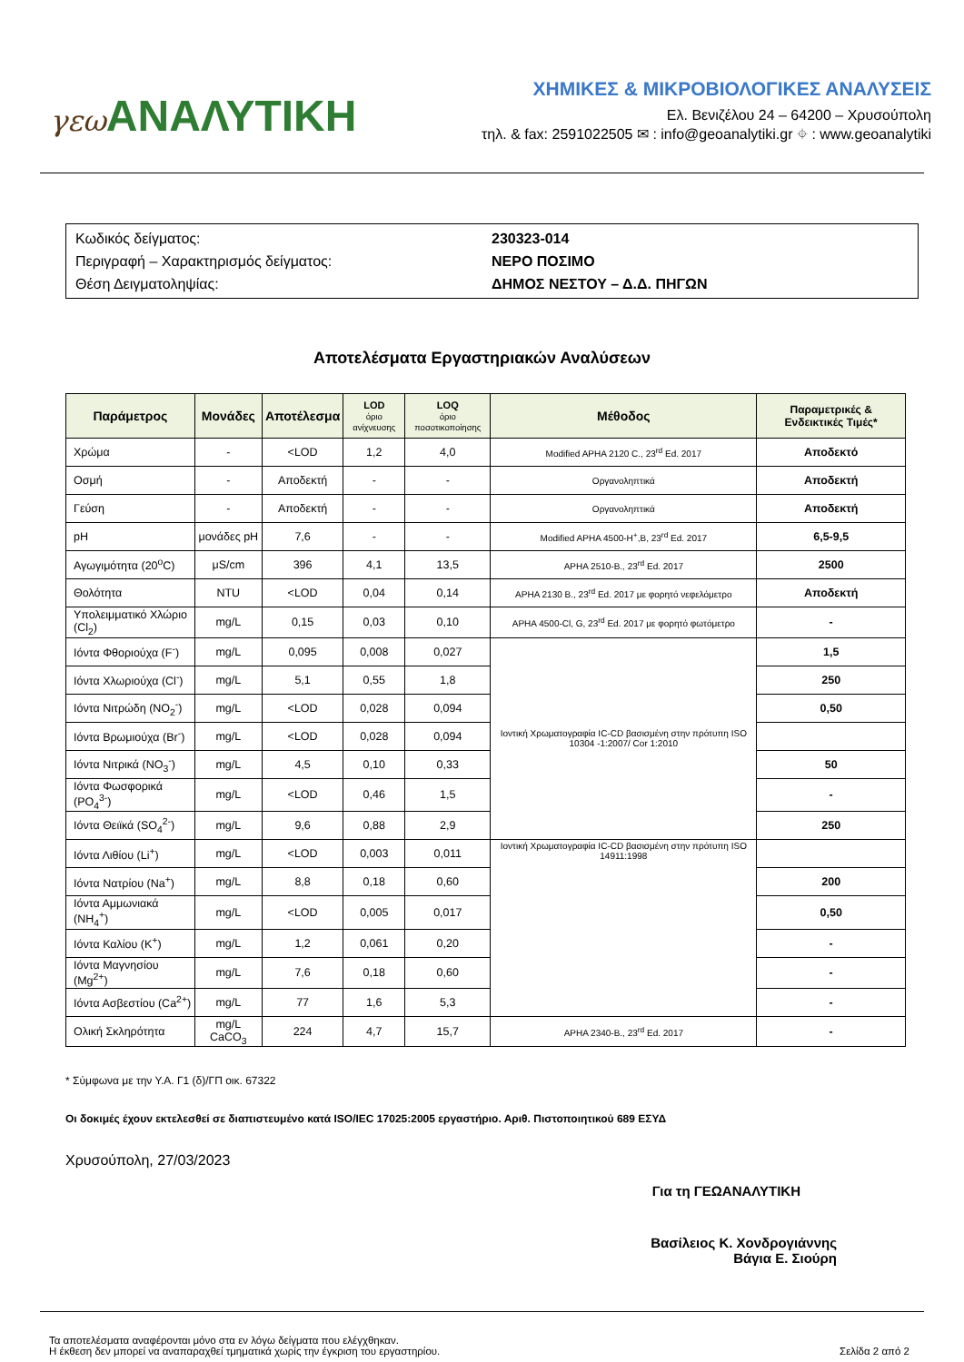γεω ΑΝΑΛΥΤΙΚΗ
ΧΗΜΙΚΕΣ & ΜΙΚΡΟΒΙΟΛΟΓΙΚΕΣ ΑΝΑΛΥΣΕΙΣ
Ελ. Βενιζέλου 24 – 64200 – Χρυσούπολη
τηλ. & fax: 2591022505 ✉ : info@geoanalytiki.gr ⌖ : www.geoanalytiki
Κωδικός δείγματος: 230323-014
Περιγραφή – Χαρακτηρισμός δείγματος: ΝΕΡΟ ΠΟΣΙΜΟ
Θέση Δειγματοληψίας: ΔΗΜΟΣ ΝΕΣΤΟΥ – Δ.Δ. ΠΗΓΩΝ
Αποτελέσματα Εργαστηριακών Αναλύσεων
| Παράμετρος | Μονάδες | Αποτέλεσμα | LOD όριο ανίχνευσης | LOQ όριο ποσοτικοποίησης | Μέθοδος | Παραμετρικές & Ενδεικτικές Τιμές* |
| --- | --- | --- | --- | --- | --- | --- |
| Χρώμα | - | <LOD | 1,2 | 4,0 | Modified APHA 2120 C., 23<sup>rd</sup> Ed. 2017 | Αποδεκτό |
| Οσμή | - | Αποδεκτή | - | - | Οργανοληπτικά | Αποδεκτή |
| Γεύση | - | Αποδεκτή | - | - | Οργανοληπτικά | Αποδεκτή |
| pH | μονάδες pH | 7,6 | - | - | Modified APHA 4500-H<sup>+</sup>,B, 23<sup>rd</sup> Ed. 2017 | 6,5-9,5 |
| Αγωγιμότητα (20<sup>o</sup>C) | μS/cm | 396 | 4,1 | 13,5 | APHA 2510-B., 23<sup>rd</sup> Ed. 2017 | 2500 |
| Θολότητα | NTU | <LOD | 0,04 | 0,14 | APHA 2130 B., 23<sup>rd</sup> Ed. 2017 με φορητό νεφελόμετρο | Αποδεκτή |
| Υπολειμματικό Χλώριο (Cl<sub>2</sub>) | mg/L | 0,15 | 0,03 | 0,10 | APHA 4500-Cl, G, 23<sup>rd</sup> Ed. 2017 με φορητό φωτόμετρο | - |
| Ιόντα Φθοριούχα (F<sup>-</sup>) | mg/L | 0,095 | 0,008 | 0,027 | Ιοντική Χρωματογραφία IC-CD βασισμένη στην πρότυπη ISO 10304 -1:2007/ Cor 1:2010 | 1,5 |
| Ιόντα Χλωριούχα (Cl<sup>-</sup>) | mg/L | 5,1 | 0,55 | 1,8 | | 250 |
| Ιόντα Νιτρώδη (NO<sub>2</sub><sup>-</sup>) | mg/L | <LOD | 0,028 | 0,094 | | 0,50 |
| Ιόντα Βρωμιούχα (Br<sup>-</sup>) | mg/L | <LOD | 0,028 | 0,094 | | |
| Ιόντα Νιτρικά (NO<sub>3</sub><sup>-</sup>) | mg/L | 4,5 | 0,10 | 0,33 | | 50 |
| Ιόντα Φωσφορικά (PO<sub>4</sub><sup>3-</sup>) | mg/L | <LOD | 0,46 | 1,5 | | - |
| Ιόντα Θειϊκά (SO<sub>4</sub><sup>2-</sup>) | mg/L | 9,6 | 0,88 | 2,9 | | 250 |
| Ιόντα Λιθίου (Li<sup>+</sup>) | mg/L | <LOD | 0,003 | 0,011 | Ιοντική Χρωματογραφία IC-CD βασισμένη στην πρότυπη ISO 14911:1998 | |
| Ιόντα Νατρίου (Na<sup>+</sup>) | mg/L | 8,8 | 0,18 | 0,60 | | 200 |
| Ιόντα Αμμωνιακά (NH<sub>4</sub><sup>+</sup>) | mg/L | <LOD | 0,005 | 0,017 | | 0,50 |
| Ιόντα Καλίου (K<sup>+</sup>) | mg/L | 1,2 | 0,061 | 0,20 | | - |
| Ιόντα Μαγνησίου (Mg<sup>2+</sup>) | mg/L | 7,6 | 0,18 | 0,60 | | - |
| Ιόντα Ασβεστίου (Ca<sup>2+</sup>) | mg/L | 77 | 1,6 | 5,3 | | - |
| Ολική Σκληρότητα | mg/L CaCO<sub>3</sub> | 224 | 4,7 | 15,7 | APHA 2340-B., 23<sup>rd</sup> Ed. 2017 | - |
* Σύμφωνα με την Υ.Α. Γ1 (δ)/ΓΠ οικ. 67322
Οι δοκιμές έχουν εκτελεσθεί σε διαπιστευμένο κατά ISO/IEC 17025:2005 εργαστήριο. Αριθ. Πιστοποιητικού 689 ΕΣΥΔ
Χρυσούπολη, 27/03/2023
Για τη ΓΕΩΑΝΑΛΥΤΙΚΗ
Βασίλειος Κ. Χονδρογιάννης
Βάγια Ε. Σιούρη
Τα αποτελέσματα αναφέρονται μόνο στα εν λόγω δείγματα που ελέγχθηκαν.
Η έκθεση δεν μπορεί να αναπαραχθεί τμηματικά χωρίς την έγκριση του εργαστηρίου.
Σελίδα 2 από 2